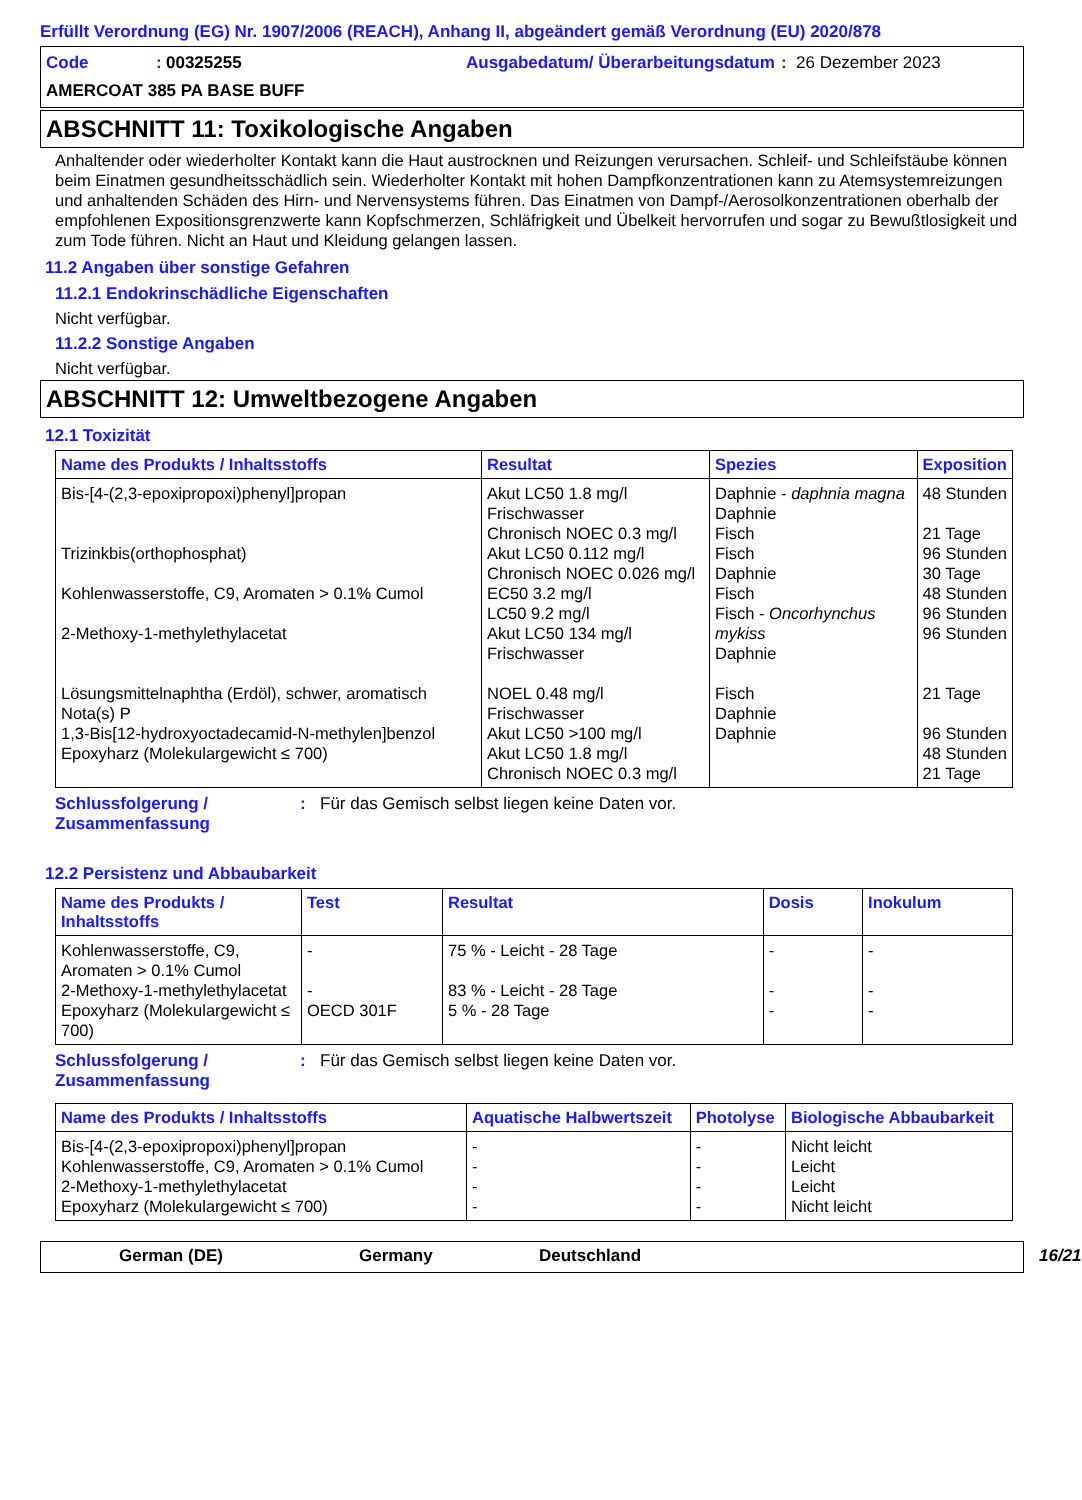Erfüllt Verordnung (EG) Nr. 1907/2006 (REACH), Anhang II, abgeändert gemäß Verordnung (EU) 2020/878
Code: 00325255 Ausgabedatum/ Überarbeitungsdatum: 26 Dezember 2023 AMERCOAT 385 PA BASE BUFF
ABSCHNITT 11: Toxikologische Angaben
Anhaltender oder wiederholter Kontakt kann die Haut austrocknen und Reizungen verursachen. Schleif- und Schleifstäube können beim Einatmen gesundheitsschädlich sein. Wiederholter Kontakt mit hohen Dampfkonzentrationen kann zu Atemsystemreizungen und anhaltenden Schäden des Hirn- und Nervensystems führen. Das Einatmen von Dampf-/Aerosolkonzentrationen oberhalb der empfohlenen Expositionsgrenzwerte kann Kopfschmerzen, Schläfrigkeit und Übelkeit hervorrufen und sogar zu Bewußtlosigkeit und zum Tode führen. Nicht an Haut und Kleidung gelangen lassen.
11.2 Angaben über sonstige Gefahren
11.2.1 Endokrinschädliche Eigenschaften
Nicht verfügbar.
11.2.2 Sonstige Angaben
Nicht verfügbar.
ABSCHNITT 12: Umweltbezogene Angaben
12.1 Toxizität
| Name des Produkts / Inhaltsstoffs | Resultat | Spezies | Exposition |
| --- | --- | --- | --- |
| Bis-[4-(2,3-epoxipropoxi)phenyl]propan Trizinkbis(orthophosphat) Kohlenwasserstoffe, C9, Aromaten > 0.1% Cumol 2-Methoxy-1-methylethylacetat Lösungsmittelnaphtha (Erdöl), schwer, aromatisch Nota(s) P 1,3-Bis[12-hydroxyoctadecamid-N-methylen]benzol Epoxyharz (Molekulargewicht ≤ 700) | Akut LC50 1.8 mg/l Frischwasser Chronisch NOEC 0.3 mg/l Akut LC50 0.112 mg/l Chronisch NOEC 0.026 mg/l EC50 3.2 mg/l LC50 9.2 mg/l Akut LC50 134 mg/l Frischwasser NOEL 0.48 mg/l Frischwasser Akut LC50 >100 mg/l Akut LC50 1.8 mg/l Chronisch NOEC 0.3 mg/l | Daphnie - daphnia magna Daphnie Fisch Fisch Daphnie Fisch Fisch - Oncorhynchus mykiss Daphnie Fisch Daphnie Daphnie | 48 Stunden 21 Tage 96 Stunden 30 Tage 48 Stunden 96 Stunden 96 Stunden 21 Tage 96 Stunden 48 Stunden 21 Tage |
Schlussfolgerung / Zusammenfassung: Für das Gemisch selbst liegen keine Daten vor.
12.2 Persistenz und Abbaubarkeit
| Name des Produkts / Inhaltsstoffs | Test | Resultat | Dosis | Inokulum |
| --- | --- | --- | --- | --- |
| Kohlenwasserstoffe, C9, Aromaten > 0.1% Cumol | - | 75 % - Leicht - 28 Tage | - | - |
| 2-Methoxy-1-methylethylacetat | - | 83 % - Leicht - 28 Tage | - | - |
| Epoxyharz (Molekulargewicht ≤ 700) | OECD 301F | 5 % - 28 Tage | - | - |
Schlussfolgerung / Zusammenfassung: Für das Gemisch selbst liegen keine Daten vor.
| Name des Produkts / Inhaltsstoffs | Aquatische Halbwertszeit | Photolyse | Biologische Abbaubarkeit |
| --- | --- | --- | --- |
| Bis-[4-(2,3-epoxipropoxi)phenyl]propan | - | - | Nicht leicht |
| Kohlenwasserstoffe, C9, Aromaten > 0.1% Cumol | - | - | Leicht |
| 2-Methoxy-1-methylethylacetat | - | - | Leicht |
| Epoxyharz (Molekulargewicht ≤ 700) | - | - | Nicht leicht |
German (DE) Germany Deutschland 16/21